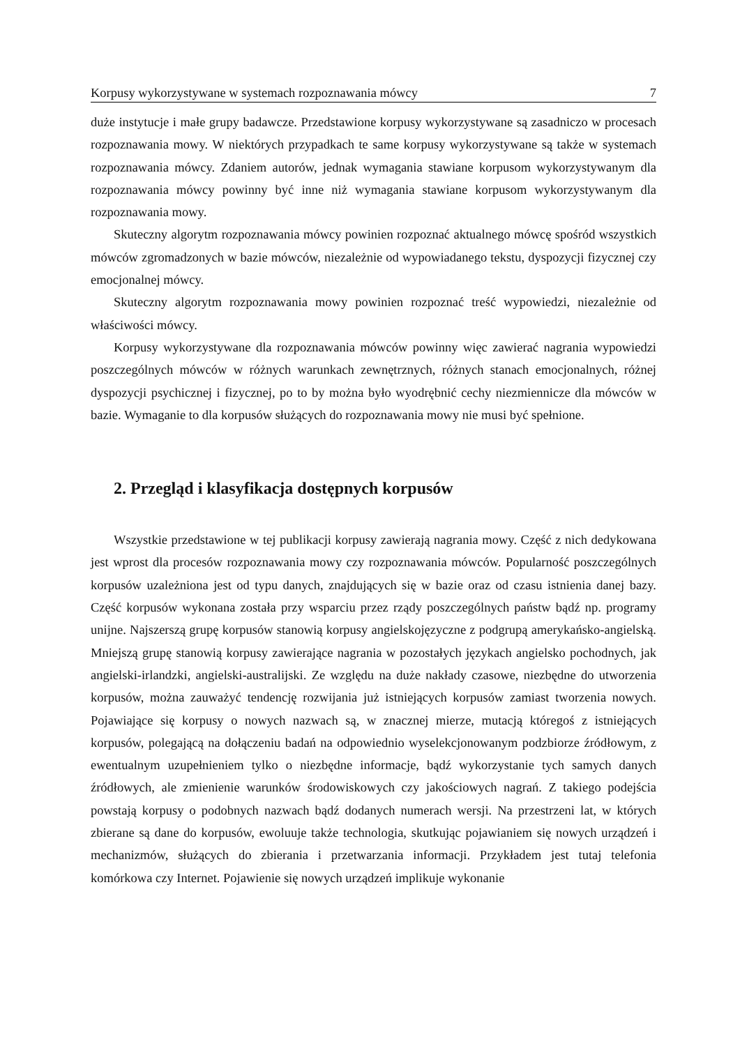Korpusy wykorzystywane w systemach rozpoznawania mówcy 7
duże instytucje i małe grupy badawcze. Przedstawione korpusy wykorzystywane są zasadniczo w procesach rozpoznawania mowy. W niektórych przypadkach te same korpusy wykorzystywane są także w systemach rozpoznawania mówcy. Zdaniem autorów, jednak wymagania stawiane korpusom wykorzystywanym dla rozpoznawania mówcy powinny być inne niż wymagania stawiane korpusom wykorzystywanym dla rozpoznawania mowy.
Skuteczny algorytm rozpoznawania mówcy powinien rozpoznać aktualnego mówcę spośród wszystkich mówców zgromadzonych w bazie mówców, niezależnie od wypowiadanego tekstu, dyspozycji fizycznej czy emocjonalnej mówcy.
Skuteczny algorytm rozpoznawania mowy powinien rozpoznać treść wypowiedzi, niezależnie od właściwości mówcy.
Korpusy wykorzystywane dla rozpoznawania mówców powinny więc zawierać nagrania wypowiedzi poszczególnych mówców w różnych warunkach zewnętrznych, różnych stanach emocjonalnych, różnej dyspozycji psychicznej i fizycznej, po to by można było wyodrębnić cechy niezmiennicze dla mówców w bazie. Wymaganie to dla korpusów służących do rozpoznawania mowy nie musi być spełnione.
2. Przegląd i klasyfikacja dostępnych korpusów
Wszystkie przedstawione w tej publikacji korpusy zawierają nagrania mowy. Część z nich dedykowana jest wprost dla procesów rozpoznawania mowy czy rozpoznawania mówców. Popularność poszczególnych korpusów uzależniona jest od typu danych, znajdujących się w bazie oraz od czasu istnienia danej bazy. Część korpusów wykonana została przy wsparciu przez rządy poszczególnych państw bądź np. programy unijne. Najszerszą grupę korpusów stanowią korpusy angielskojęzyczne z podgrupą amerykańsko-angielską. Mniejszą grupę stanowią korpusy zawierające nagrania w pozostałych językach angielsko pochodnych, jak angielski-irlandzki, angielski-australijski. Ze względu na duże nakłady czasowe, niezbędne do utworzenia korpusów, można zauważyć tendencję rozwijania już istniejących korpusów zamiast tworzenia nowych. Pojawiające się korpusy o nowych nazwach są, w znacznej mierze, mutacją któregoś z istniejących korpusów, polegającą na dołączeniu badań na odpowiednio wyselekcjonowanym podzbiorze źródłowym, z ewentualnym uzupełnieniem tylko o niezbędne informacje, bądź wykorzystanie tych samych danych źródłowych, ale zmienienie warunków środowiskowych czy jakościowych nagrań. Z takiego podejścia powstają korpusy o podobnych nazwach bądź dodanych numerach wersji. Na przestrzeni lat, w których zbierane są dane do korpusów, ewoluuje także technologia, skutkując pojawianiem się nowych urządzeń i mechanizmów, służących do zbierania i przetwarzania informacji. Przykładem jest tutaj telefonia komórkowa czy Internet. Pojawienie się nowych urządzeń implikuje wykonanie